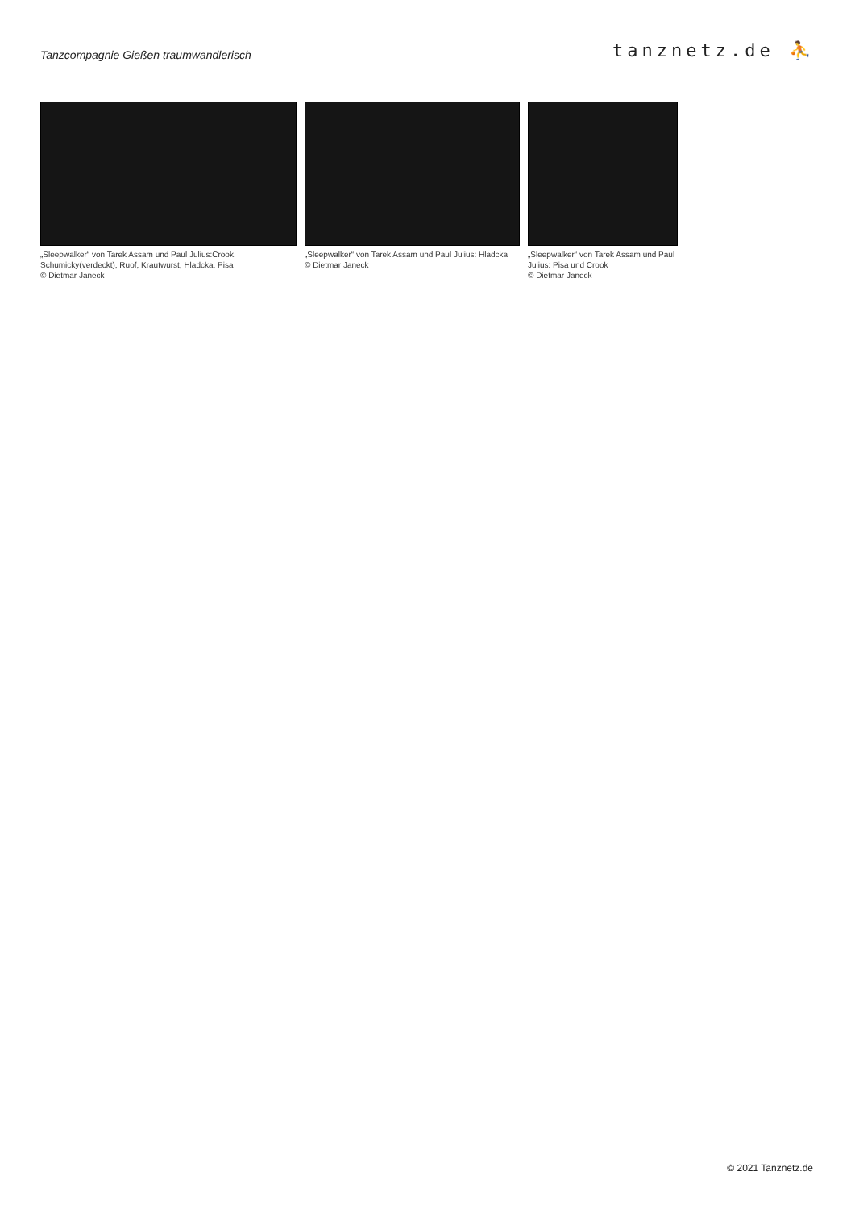Tanzcompagnie Gießen traumwandlerisch
tanznetz.de ⛹
„Sleepwalker“ von Tarek Assam und Paul Julius:Crook, Schumicky(verdeckt), Ruof, Krautwurst, Hladcka, Pisa
© Dietmar Janeck
„Sleepwalker“ von Tarek Assam und Paul Julius: Hladcka
© Dietmar Janeck
„Sleepwalker“ von Tarek Assam und Paul Julius: Pisa und Crook
© Dietmar Janeck
© 2021 Tanznetz.de